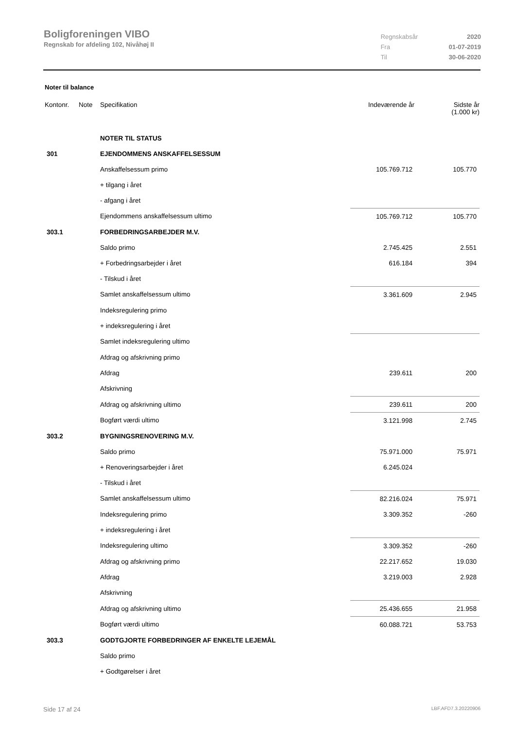Boligforeningen VIBO
Regnskab for afdeling 102, Nivåhøj II
| Regnskabsår | 2020 |
| Fra | 01-07-2019 |
| Til | 30-06-2020 |
Noter til balance
| Kontonr. | Note | Specifikation | | Indeværende år | Sidste år (1.000 kr) |
| --- | --- | --- | --- | --- | --- |
| | | NOTER TIL STATUS | | | |
| 301 | | EJENDOMMENS ANSKAFFELSESSUM | | | |
| | | Anskaffelsessum primo | | 105.769.712 | 105.770 |
| | | + tilgang i året | | | |
| | | - afgang i året | | | |
| | | Ejendommens anskaffelsessum ultimo | | 105.769.712 | 105.770 |
| 303.1 | | FORBEDRINGSARBEJDER M.V. | | | |
| | | Saldo primo | | 2.745.425 | 2.551 |
| | | + Forbedringsarbejder i året | | 616.184 | 394 |
| | | - Tilskud i året | | | |
| | | Samlet anskaffelsessum ultimo | | 3.361.609 | 2.945 |
| | | Indeksregulering primo | | | |
| | | + indeksregulering i året | | | |
| | | Samlet indeksregulering ultimo | | | |
| | | Afdrag og afskrivning primo | | | |
| | | Afdrag | | 239.611 | 200 |
| | | Afskrivning | | | |
| | | Afdrag og afskrivning ultimo | | 239.611 | 200 |
| | | Bogført værdi ultimo | | 3.121.998 | 2.745 |
| 303.2 | | BYGNINGSRENOVERING M.V. | | | |
| | | Saldo primo | | 75.971.000 | 75.971 |
| | | + Renoveringsarbejder i året | | 6.245.024 | |
| | | - Tilskud i året | | | |
| | | Samlet anskaffelsessum ultimo | | 82.216.024 | 75.971 |
| | | Indeksregulering primo | | 3.309.352 | -260 |
| | | + indeksregulering i året | | | |
| | | Indeksregulering ultimo | | 3.309.352 | -260 |
| | | Afdrag og afskrivning primo | | 22.217.652 | 19.030 |
| | | Afdrag | | 3.219.003 | 2.928 |
| | | Afskrivning | | | |
| | | Afdrag og afskrivning ultimo | | 25.436.655 | 21.958 |
| | | Bogført værdi ultimo | | 60.088.721 | 53.753 |
| 303.3 | | GODTGJORTE FORBEDRINGER AF ENKELTE LEJEMÅL | | | |
| | | Saldo primo | | | |
| | | + Godtgørelser i året | | | |
Side 17 af 24 LBF.AFD7.3.20220906